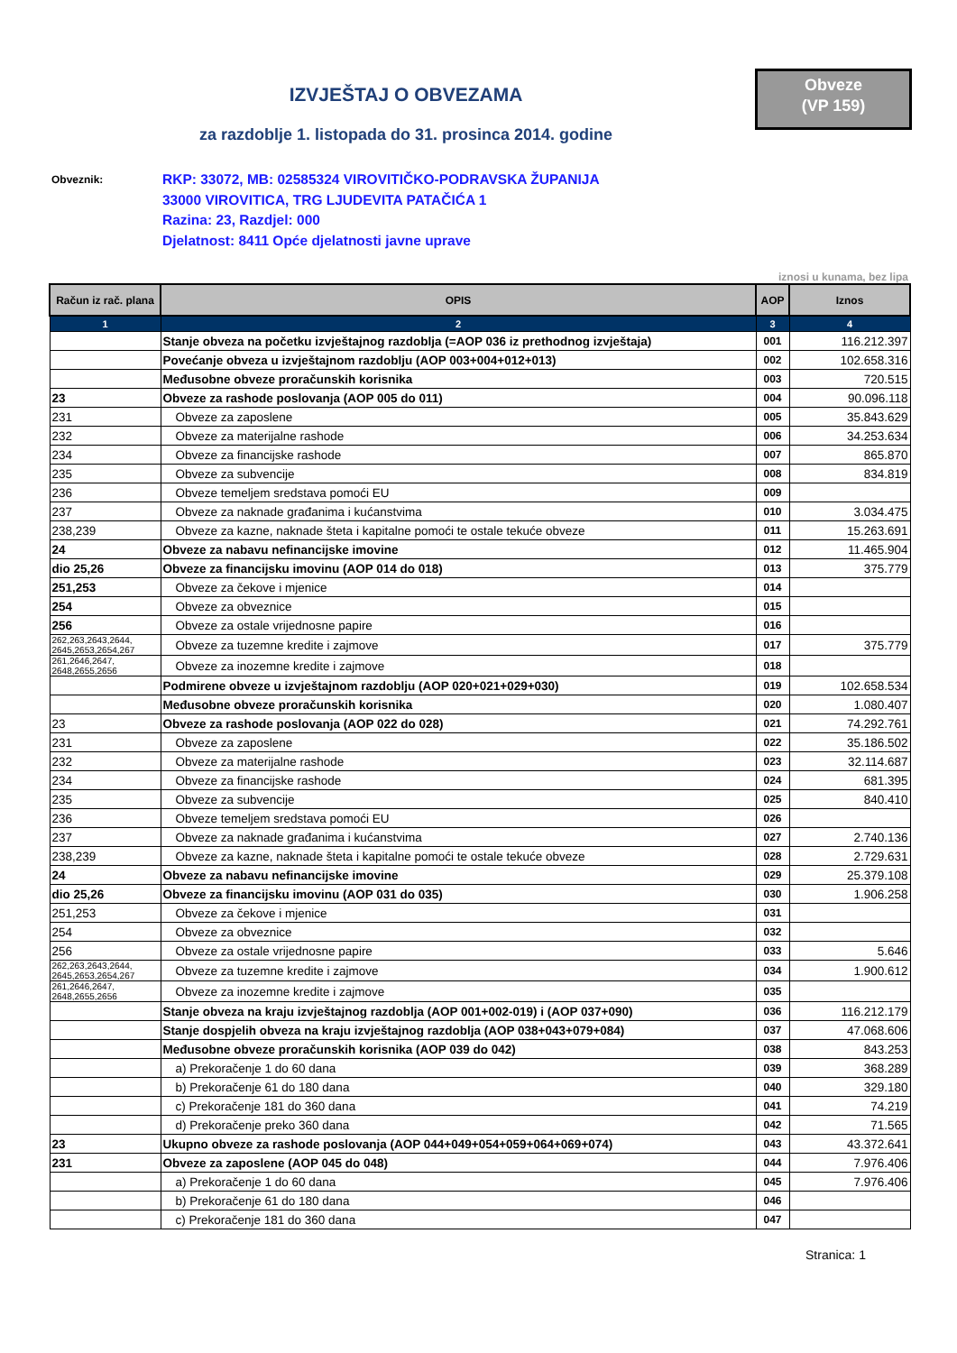Obveze
(VP 159)
IZVJEŠTAJ O OBVEZAMA
za razdoblje 1. listopada do 31. prosinca 2014. godine
Obveznik:
RKP: 33072, MB: 02585324 VIROVITIČKO-PODRAVSKA ŽUPANIJA
33000 VIROVITICA, TRG LJUDEVITA PATAČIĆA 1
Razina: 23, Razdjel: 000
Djelatnost: 8411 Opće djelatnosti javne uprave
iznosi u kunama, bez lipa
| Račun iz rač. plana | OPIS | AOP | Iznos |
| --- | --- | --- | --- |
| 1 | 2 | 3 | 4 |
| | Stanje obveza na početku izvještajnog razdoblja (=AOP 036 iz prethodnog izvještaja) | 001 | 116.212.397 |
| | Povećanje obveza u izvještajnom razdoblju (AOP 003+004+012+013) | 002 | 102.658.316 |
| | Međusobne obveze proračunskih korisnika | 003 | 720.515 |
| 23 | Obveze za rashode poslovanja (AOP 005 do 011) | 004 | 90.096.118 |
| 231 | Obveze za zaposlene | 005 | 35.843.629 |
| 232 | Obveze za materijalne rashode | 006 | 34.253.634 |
| 234 | Obveze za financijske rashode | 007 | 865.870 |
| 235 | Obveze za subvencije | 008 | 834.819 |
| 236 | Obveze temeljem sredstava pomoći EU | 009 | |
| 237 | Obveze za naknade građanima i kućanstvima | 010 | 3.034.475 |
| 238,239 | Obveze za kazne, naknade šteta i kapitalne pomoći te ostale tekuće obveze | 011 | 15.263.691 |
| 24 | Obveze za nabavu nefinancijske imovine | 012 | 11.465.904 |
| dio 25,26 | Obveze za financijsku imovinu (AOP 014 do 018) | 013 | 375.779 |
| 251,253 | Obveze za čekove i mjenice | 014 | |
| 254 | Obveze za obveznice | 015 | |
| 256 | Obveze za ostale vrijednosne papire | 016 | |
| 262,263,2643,2644, 2645,2653,2654,267 | Obveze za tuzemne kredite i zajmove | 017 | 375.779 |
| 261,2646,2647, 2648,2655,2656 | Obveze za inozemne kredite i zajmove | 018 | |
| | Podmirene obveze u izvještajnom razdoblju (AOP 020+021+029+030) | 019 | 102.658.534 |
| | Međusobne obveze proračunskih korisnika | 020 | 1.080.407 |
| 23 | Obveze za rashode poslovanja (AOP 022 do 028) | 021 | 74.292.761 |
| 231 | Obveze za zaposlene | 022 | 35.186.502 |
| 232 | Obveze za materijalne rashode | 023 | 32.114.687 |
| 234 | Obveze za financijske rashode | 024 | 681.395 |
| 235 | Obveze za subvencije | 025 | 840.410 |
| 236 | Obveze temeljem sredstava pomoći EU | 026 | |
| 237 | Obveze za naknade građanima i kućanstvima | 027 | 2.740.136 |
| 238,239 | Obveze za kazne, naknade šteta i kapitalne pomoći te ostale tekuće obveze | 028 | 2.729.631 |
| 24 | Obveze za nabavu nefinancijske imovine | 029 | 25.379.108 |
| dio 25,26 | Obveze za financijsku imovinu (AOP 031 do 035) | 030 | 1.906.258 |
| 251,253 | Obveze za čekove i mjenice | 031 | |
| 254 | Obveze za obveznice | 032 | |
| 256 | Obveze za ostale vrijednosne papire | 033 | 5.646 |
| 262,263,2643,2644, 2645,2653,2654,267 | Obveze za tuzemne kredite i zajmove | 034 | 1.900.612 |
| 261,2646,2647, 2648,2655,2656 | Obveze za inozemne kredite i zajmove | 035 | |
| | Stanje obveza na kraju izvještajnog razdoblja (AOP 001+002-019) i (AOP 037+090) | 036 | 116.212.179 |
| | Stanje dospjelih obveza na kraju izvještajnog razdoblja (AOP 038+043+079+084) | 037 | 47.068.606 |
| | Međusobne obveze proračunskih korisnika (AOP 039 do 042) | 038 | 843.253 |
| | a) Prekoračenje 1 do 60 dana | 039 | 368.289 |
| | b) Prekoračenje 61 do 180 dana | 040 | 329.180 |
| | c) Prekoračenje 181 do 360 dana | 041 | 74.219 |
| | d) Prekoračenje preko 360 dana | 042 | 71.565 |
| 23 | Ukupno obveze za rashode poslovanja (AOP 044+049+054+059+064+069+074) | 043 | 43.372.641 |
| 231 | Obveze za zaposlene (AOP 045 do 048) | 044 | 7.976.406 |
| | a) Prekoračenje 1 do 60 dana | 045 | 7.976.406 |
| | b) Prekoračenje 61 do 180 dana | 046 | |
| | c) Prekoračenje 181 do 360 dana | 047 | |
Stranica: 1